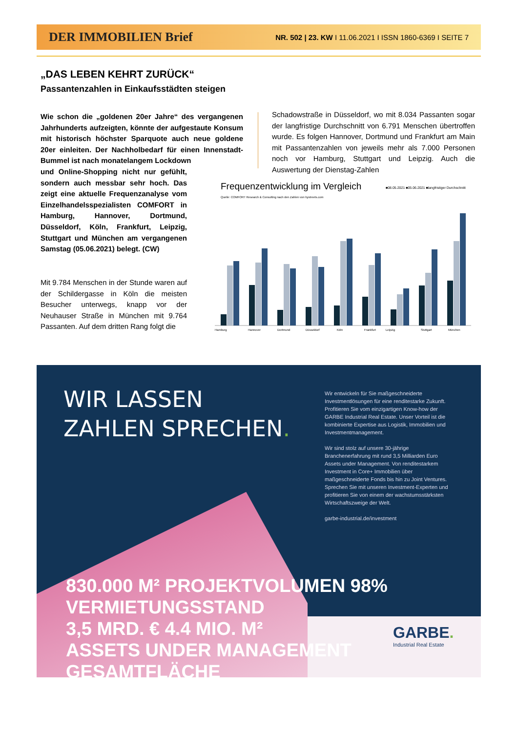DER IMMOBILIEN Brief NR. 502 | 23. KW I 11.06.2021 I ISSN 1860-6369 I SEITE 7
„DAS LEBEN KEHRT ZURÜCK“
Passantenzahlen in Einkaufsstädten steigen
Wie schon die „goldenen 20er Jahre“ des vergangenen Jahrhunderts aufzeigten, könnte der aufgestaute Konsum mit historisch höchster Sparquote auch neue goldene 20er einleiten. Der Nachholbedarf für einen Innenstadt-Bummel ist nach monatelangem Lockdown
und Online-Shopping nicht nur gefühlt, sondern auch messbar sehr hoch. Das zeigt eine aktuelle Frequenzanalyse vom Einzelhandelsspezialisten COMFORT in Hamburg, Hannover, Dortmund, Düsseldorf, Köln, Frankfurt, Leipzig, Stuttgart und München am vergangenen Samstag (05.06.2021) belegt. (CW)
Mit 9.784 Menschen in der Stunde waren auf der Schildergasse in Köln die meisten Besucher unterwegs, knapp vor der Neuhauser Straße in München mit 9.764 Passanten. Auf dem dritten Rang folgt die
Schadowstraße in Düsseldorf, wo mit 8.034 Passanten sogar der langfristige Durchschnitt von 6.791 Menschen übertroffen wurde. Es folgen Hannover, Dortmund und Frankfurt am Main mit Passantenzahlen von jeweils mehr als 7.000 Personen noch vor Hamburg, Stuttgart und Leipzig. Auch die Auswertung der Dienstag-Zahlen
Frequenzentwicklung im Vergleich
■08.05.2021 ■05.06.2021 ■langfristiger Durchschnitt
Quelle: COMFORT Research & Consulting nach den Zahlen von hystreets.com
Hamburg
Hannover
Dortmund
Düsseldorf
Köln
Frankfurt
Leipzig
Stuttgart
München
WIR LASSEN
ZAHLEN SPRECHEN.
Wir entwickeln für Sie maßgeschneiderte Investmentlösungen für eine renditestarke Zukunft. Profitieren Sie vom einzigartigen Know-how der GARBE Industrial Real Estate. Unser Vorteil ist die kombinierte Expertise aus Logistik, Immobilien und Investmentmanagement.
Wir sind stolz auf unsere 30-jährige Branchenerfahrung mit rund 3,5 Milliarden Euro Assets under Management. Von renditestarkem Investment in Core+ Immobilien über maßgeschneiderte Fonds bis hin zu Joint Ventures. Sprechen Sie mit unseren Investment-Experten und profitieren Sie von einem der wachstumsstärksten Wirtschaftszweige der Welt.
garbe-industrial.de/investment
830.000 M² PROJEKTVOLUMEN 98% VERMIETUNGSSTAND
3,5 MRD. € 4.4 MIO. M²
ASSETS UNDER MANAGEMENT GESAMTFLÄCHE
GARBE.
Industrial Real Estate